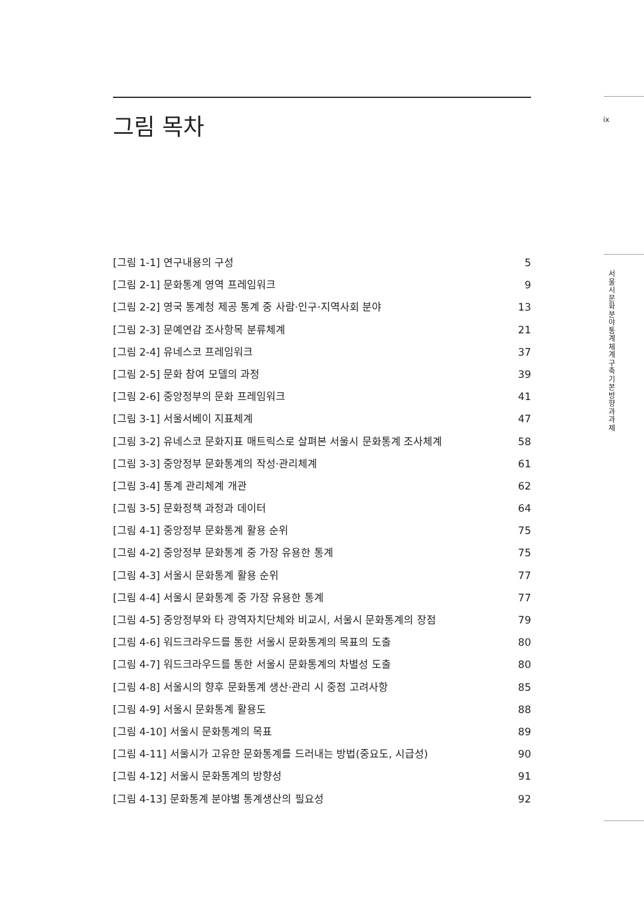그림 목차 ix
서울시 문화분야 통계체계 구축 기본방향과 과제
[그림 1-1] 연구내용의 구성 5
[그림 2-1] 문화통계 영역 프레임워크 9
[그림 2-2] 영국 통계청 제공 통계 중 사람·인구·지역사회 분야 13
[그림 2-3] 문예연감 조사항목 분류체계 21
[그림 2-4] 유네스코 프레임워크 37
[그림 2-5] 문화 참여 모델의 과정 39
[그림 2-6] 중앙정부의 문화 프레임워크 41
[그림 3-1] 서울서베이 지표체계 47
[그림 3-2] 유네스코 문화지표 매트릭스로 살펴본 서울시 문화통계 조사체계 58
[그림 3-3] 중앙정부 문화통계의 작성·관리체계 61
[그림 3-4] 통계 관리체계 개관 62
[그림 3-5] 문화정책 과정과 데이터 64
[그림 4-1] 중앙정부 문화통계 활용 순위 75
[그림 4-2] 중앙정부 문화통계 중 가장 유용한 통계 75
[그림 4-3] 서울시 문화통계 활용 순위 77
[그림 4-4] 서울시 문화통계 중 가장 유용한 통계 77
[그림 4-5] 중앙정부와 타 광역자치단체와 비교시, 서울시 문화통계의 장점 79
[그림 4-6] 워드크라우드를 통한 서울시 문화통계의 목표의 도출 80
[그림 4-7] 워드크라우드를 통한 서울시 문화통계의 차별성 도출 80
[그림 4-8] 서울시의 향후 문화통계 생산·관리 시 중점 고려사항 85
[그림 4-9] 서울시 문화통계 활용도 88
[그림 4-10] 서울시 문화통계의 목표 89
[그림 4-11] 서울시가 고유한 문화통계를 드러내는 방법(중요도, 시급성) 90
[그림 4-12] 서울시 문화통계의 방향성 91
[그림 4-13] 문화통계 분야별 통계생산의 필요성 92